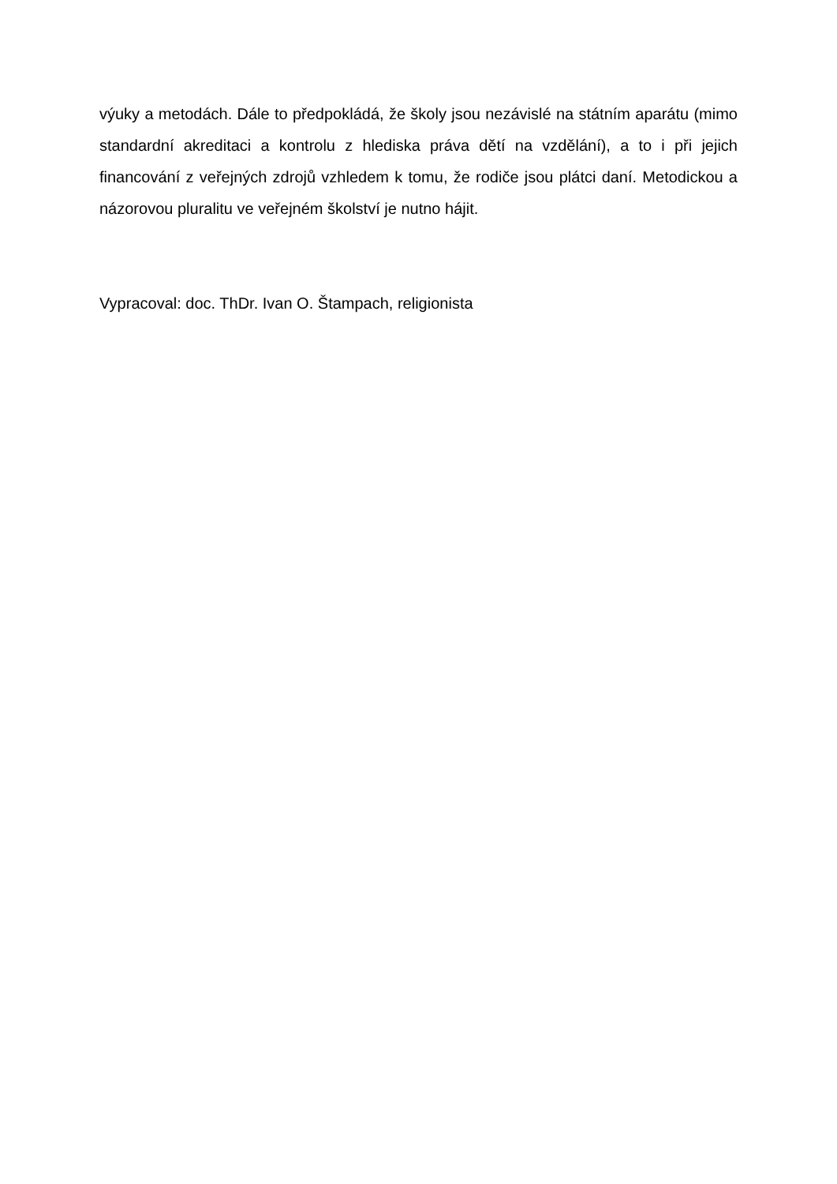výuky a metodách. Dále to předpokládá, že školy jsou nezávislé na státním aparátu (mimo standardní akreditaci a kontrolu z hlediska práva dětí na vzdělání), a to i při jejich financování z veřejných zdrojů vzhledem k tomu, že rodiče jsou plátci daní. Metodickou a názorovou pluralitu ve veřejném školství je nutno hájit.
Vypracoval: doc. ThDr. Ivan O. Štampach, religionista